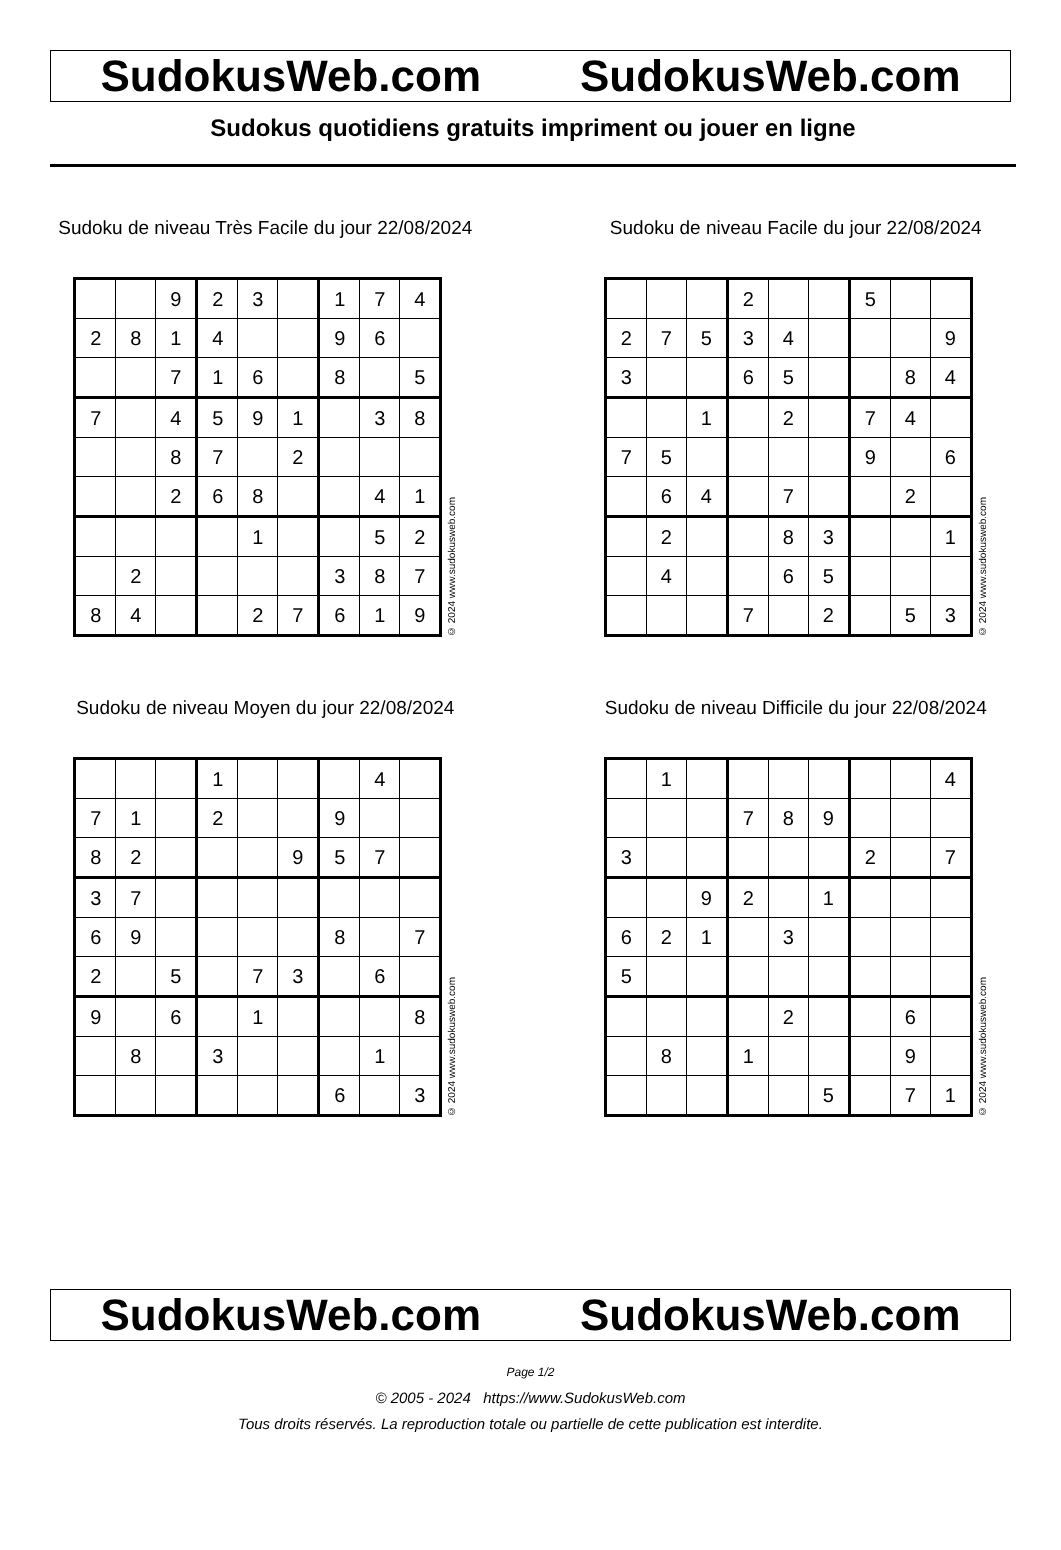SudokusWeb.com SudokusWeb.com
Sudokus quotidiens gratuits impriment ou jouer en ligne
Sudoku de niveau Très Facile du jour 22/08/2024
| | | 9 | 2 | 3 | | 1 | 7 | 4 |
| 2 | 8 | 1 | 4 | | | 9 | 6 | |
| | | 7 | 1 | 6 | | 8 | | 5 |
| 7 | | 4 | 5 | 9 | 1 | | 3 | 8 |
| | | 8 | 7 | | 2 | | | |
| | | 2 | 6 | 8 | | | 4 | 1 |
| | | | | 1 | | | 5 | 2 |
| | 2 | | | | | 3 | 8 | 7 |
| 8 | 4 | | | 2 | 7 | 6 | 1 | 9 |
© 2024 www.sudokusweb.com
Sudoku de niveau Facile du jour 22/08/2024
| | | | 2 | | | 5 | | |
| 2 | 7 | 5 | 3 | 4 | | | | 9 |
| 3 | | | 6 | 5 | | | 8 | 4 |
| | | 1 | | 2 | | 7 | 4 | |
| 7 | 5 | | | | | 9 | | 6 |
| | 6 | 4 | | 7 | | | 2 | |
| | 2 | | | 8 | 3 | | | 1 |
| | 4 | | | 6 | 5 | | | |
| | | | 7 | | 2 | | 5 | 3 |
© 2024 www.sudokusweb.com
Sudoku de niveau Moyen du jour 22/08/2024
| | | | 1 | | | | 4 | |
| 7 | 1 | | 2 | | | 9 | | |
| 8 | 2 | | | | 9 | 5 | 7 | |
| 3 | 7 | | | | | | | |
| 6 | 9 | | | | | 8 | | 7 |
| 2 | | 5 | | 7 | 3 | | 6 | |
| 9 | | 6 | | 1 | | | | 8 |
| | 8 | | 3 | | | | 1 | |
| | | | | | | 6 | | 3 |
© 2024 www.sudokusweb.com
Sudoku de niveau Difficile du jour 22/08/2024
| | 1 | | | | | | | 4 |
| | | | 7 | 8 | 9 | | | |
| 3 | | | | | | 2 | | 7 |
| | | 9 | 2 | | 1 | | | |
| 6 | 2 | 1 | | 3 | | | | |
| 5 | | | | | | | | |
| | | | | 2 | | | 6 | |
| | 8 | | 1 | | | | 9 | |
| | | | | | 5 | | 7 | 1 |
© 2024 www.sudokusweb.com
SudokusWeb.com SudokusWeb.com
Page 1/2
© 2005 - 2024 https://www.SudokusWeb.com
Tous droits réservés. La reproduction totale ou partielle de cette publication est interdite.